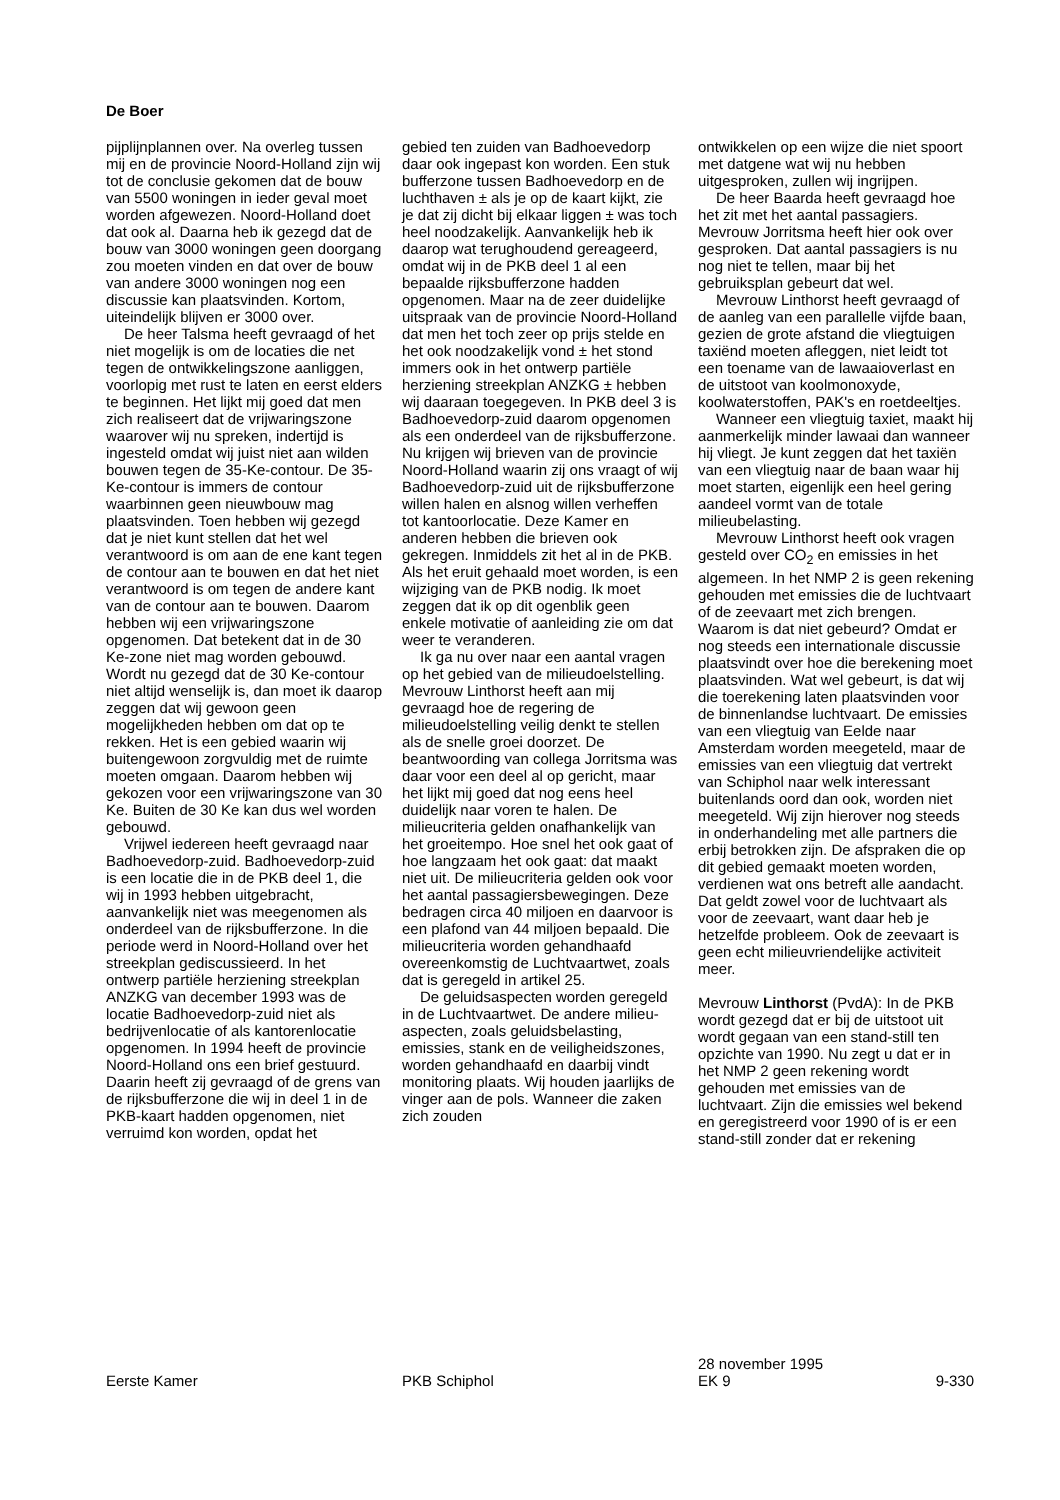De Boer
pijplijnplannen over. Na overleg tussen mij en de provincie Noord-Holland zijn wij tot de conclusie gekomen dat de bouw van 5500 woningen in ieder geval moet worden afgewezen. Noord-Holland doet dat ook al. Daarna heb ik gezegd dat de bouw van 3000 woningen geen doorgang zou moeten vinden en dat over de bouw van andere 3000 woningen nog een discussie kan plaatsvinden. Kortom, uiteindelijk blijven er 3000 over.
De heer Talsma heeft gevraagd of het niet mogelijk is om de locaties die net tegen de ontwikkelingszone aanliggen, voorlopig met rust te laten en eerst elders te beginnen. Het lijkt mij goed dat men zich realiseert dat de vrijwaringszone waarover wij nu spreken, indertijd is ingesteld omdat wij juist niet aan wilden bouwen tegen de 35-Ke-contour. De 35-Ke-contour is immers de contour waarbinnen geen nieuwbouw mag plaatsvinden. Toen hebben wij gezegd dat je niet kunt stellen dat het wel verantwoord is om aan de ene kant tegen de contour aan te bouwen en dat het niet verantwoord is om tegen de andere kant van de contour aan te bouwen. Daarom hebben wij een vrijwaringszone opgenomen. Dat betekent dat in de 30 Ke-zone niet mag worden gebouwd. Wordt nu gezegd dat de 30 Ke-contour niet altijd wenselijk is, dan moet ik daarop zeggen dat wij gewoon geen mogelijkheden hebben om dat op te rekken. Het is een gebied waarin wij buitengewoon zorgvuldig met de ruimte moeten omgaan. Daarom hebben wij gekozen voor een vrijwaringszone van 30 Ke. Buiten de 30 Ke kan dus wel worden gebouwd.
Vrijwel iedereen heeft gevraagd naar Badhoevedorp-zuid. Badhoevedorp-zuid is een locatie die in de PKB deel 1, die wij in 1993 hebben uitgebracht, aanvankelijk niet was meegenomen als onderdeel van de rijksbufferzone. In die periode werd in Noord-Holland over het streekplan gediscussieerd. In het ontwerp partiële herziening streekplan ANZKG van december 1993 was de locatie Badhoevedorp-zuid niet als bedrijvenlocatie of als kantorenlocatie opgenomen. In 1994 heeft de provincie Noord-Holland ons een brief gestuurd. Daarin heeft zij gevraagd of de grens van de rijksbufferzone die wij in deel 1 in de PKB-kaart hadden opgenomen, niet verruimd kon worden, opdat het
gebied ten zuiden van Badhoevedorp daar ook ingepast kon worden. Een stuk bufferzone tussen Badhoevedorp en de luchthaven ± als je op de kaart kijkt, zie je dat zij dicht bij elkaar liggen ± was toch heel noodzakelijk. Aanvankelijk heb ik daarop wat terughoudend gereageerd, omdat wij in de PKB deel 1 al een bepaalde rijksbufferzone hadden opgenomen. Maar na de zeer duidelijke uitspraak van de provincie Noord-Holland dat men het toch zeer op prijs stelde en het ook noodzakelijk vond ± het stond immers ook in het ontwerp partiële herziening streekplan ANZKG ± hebben wij daaraan toegegeven. In PKB deel 3 is Badhoevedorp-zuid daarom opgenomen als een onderdeel van de rijksbufferzone. Nu krijgen wij brieven van de provincie Noord-Holland waarin zij ons vraagt of wij Badhoevedorp-zuid uit de rijksbufferzone willen halen en alsnog willen verheffen tot kantoorlocatie. Deze Kamer en anderen hebben die brieven ook gekregen. Inmiddels zit het al in de PKB. Als het eruit gehaald moet worden, is een wijziging van de PKB nodig. Ik moet zeggen dat ik op dit ogenblik geen enkele motivatie of aanleiding zie om dat weer te veranderen.
Ik ga nu over naar een aantal vragen op het gebied van de milieudoelstelling. Mevrouw Linthorst heeft aan mij gevraagd hoe de regering de milieudoelstelling veilig denkt te stellen als de snelle groei doorzet. De beantwoording van collega Jorritsma was daar voor een deel al op gericht, maar het lijkt mij goed dat nog eens heel duidelijk naar voren te halen. De milieucriteria gelden onafhankelijk van het groeitempo. Hoe snel het ook gaat of hoe langzaam het ook gaat: dat maakt niet uit. De milieucriteria gelden ook voor het aantal passagiersbewegingen. Deze bedragen circa 40 miljoen en daarvoor is een plafond van 44 miljoen bepaald. Die milieucriteria worden gehandhaafd overeenkomstig de Luchtvaartwet, zoals dat is geregeld in artikel 25.
De geluidsaspecten worden geregeld in de Luchtvaartwet. De andere milieu-aspecten, zoals geluidsbelasting, emissies, stank en de veiligheidszones, worden gehandhaafd en daarbij vindt monitoring plaats. Wij houden jaarlijks de vinger aan de pols. Wanneer die zaken zich zouden
ontwikkelen op een wijze die niet spoort met datgene wat wij nu hebben uitgesproken, zullen wij ingrijpen.
De heer Baarda heeft gevraagd hoe het zit met het aantal passagiers. Mevrouw Jorritsma heeft hier ook over gesproken. Dat aantal passagiers is nu nog niet te tellen, maar bij het gebruiksplan gebeurt dat wel.
Mevrouw Linthorst heeft gevraagd of de aanleg van een parallelle vijfde baan, gezien de grote afstand die vliegtuigen taxiënd moeten afleggen, niet leidt tot een toename van de lawaaioverlast en de uitstoot van koolmonoxyde, koolwaterstoffen, PAK's en roetdeeltjes.
Wanneer een vliegtuig taxiet, maakt hij aanmerkelijk minder lawaai dan wanneer hij vliegt. Je kunt zeggen dat het taxiën van een vliegtuig naar de baan waar hij moet starten, eigenlijk een heel gering aandeel vormt van de totale milieubelasting.
Mevrouw Linthorst heeft ook vragen gesteld over CO<sub>2</sub> en emissies in het algemeen. In het NMP 2 is geen rekening gehouden met emissies die de luchtvaart of de zeevaart met zich brengen. Waarom is dat niet gebeurd? Omdat er nog steeds een internationale discussie plaatsvindt over hoe die berekening moet plaatsvinden. Wat wel gebeurt, is dat wij die toerekening laten plaatsvinden voor de binnenlandse luchtvaart. De emissies van een vliegtuig van Eelde naar Amsterdam worden meegeteld, maar de emissies van een vliegtuig dat vertrekt van Schiphol naar welk interessant buitenlands oord dan ook, worden niet meegeteld. Wij zijn hierover nog steeds in onderhandeling met alle partners die erbij betrokken zijn. De afspraken die op dit gebied gemaakt moeten worden, verdienen wat ons betreft alle aandacht. Dat geldt zowel voor de luchtvaart als voor de zeevaart, want daar heb je hetzelfde probleem. Ook de zeevaart is geen echt milieuvriendelijke activiteit meer.
Mevrouw Linthorst (PvdA): In de PKB wordt gezegd dat er bij de uitstoot uit wordt gegaan van een stand-still ten opzichte van 1990. Nu zegt u dat er in het NMP 2 geen rekening wordt gehouden met emissies van de luchtvaart. Zijn die emissies wel bekend en geregistreerd voor 1990 of is er een stand-still zonder dat er rekening
Eerste Kamer
PKB Schiphol
28 november 1995
EK 9
9-330